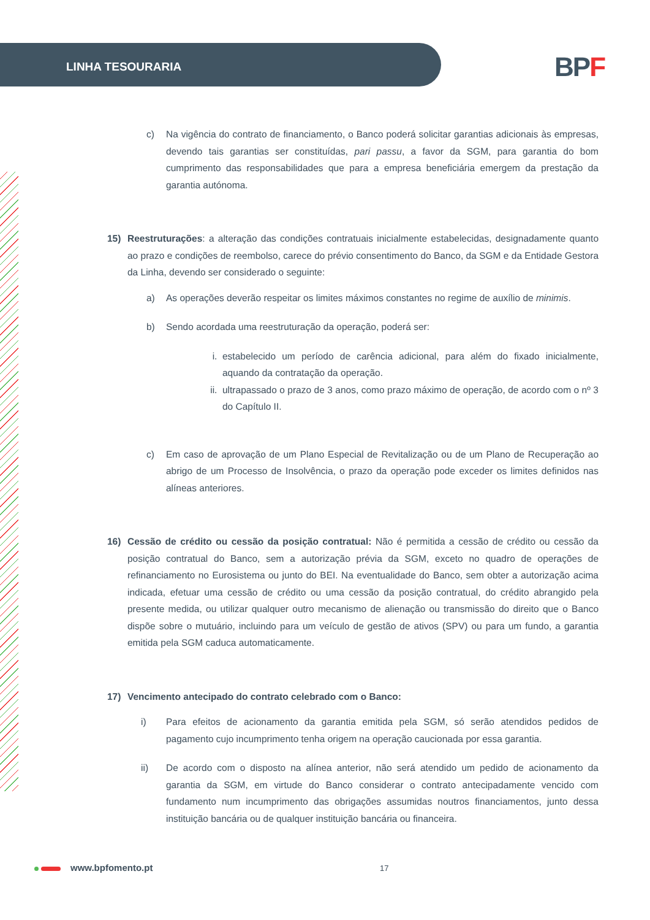LINHA TESOURARIA BPF
c) Na vigência do contrato de financiamento, o Banco poderá solicitar garantias adicionais às empresas, devendo tais garantias ser constituídas, pari passu, a favor da SGM, para garantia do bom cumprimento das responsabilidades que para a empresa beneficiária emergem da prestação da garantia autónoma.
15) Reestruturações: a alteração das condições contratuais inicialmente estabelecidas, designadamente quanto ao prazo e condições de reembolso, carece do prévio consentimento do Banco, da SGM e da Entidade Gestora da Linha, devendo ser considerado o seguinte:
a) As operações deverão respeitar os limites máximos constantes no regime de auxílio de minimis.
b) Sendo acordada uma reestruturação da operação, poderá ser:
i. estabelecido um período de carência adicional, para além do fixado inicialmente, aquando da contratação da operação.
ii. ultrapassado o prazo de 3 anos, como prazo máximo de operação, de acordo com o nº 3 do Capítulo II.
c) Em caso de aprovação de um Plano Especial de Revitalização ou de um Plano de Recuperação ao abrigo de um Processo de Insolvência, o prazo da operação pode exceder os limites definidos nas alíneas anteriores.
16) Cessão de crédito ou cessão da posição contratual: Não é permitida a cessão de crédito ou cessão da posição contratual do Banco, sem a autorização prévia da SGM, exceto no quadro de operações de refinanciamento no Eurosistema ou junto do BEI. Na eventualidade do Banco, sem obter a autorização acima indicada, efetuar uma cessão de crédito ou uma cessão da posição contratual, do crédito abrangido pela presente medida, ou utilizar qualquer outro mecanismo de alienação ou transmissão do direito que o Banco dispõe sobre o mutuário, incluindo para um veículo de gestão de ativos (SPV) ou para um fundo, a garantia emitida pela SGM caduca automaticamente.
17) Vencimento antecipado do contrato celebrado com o Banco:
i) Para efeitos de acionamento da garantia emitida pela SGM, só serão atendidos pedidos de pagamento cujo incumprimento tenha origem na operação caucionada por essa garantia.
ii) De acordo com o disposto na alínea anterior, não será atendido um pedido de acionamento da garantia da SGM, em virtude do Banco considerar o contrato antecipadamente vencido com fundamento num incumprimento das obrigações assumidas noutros financiamentos, junto dessa instituição bancária ou de qualquer instituição bancária ou financeira.
www.bpfomento.pt 17